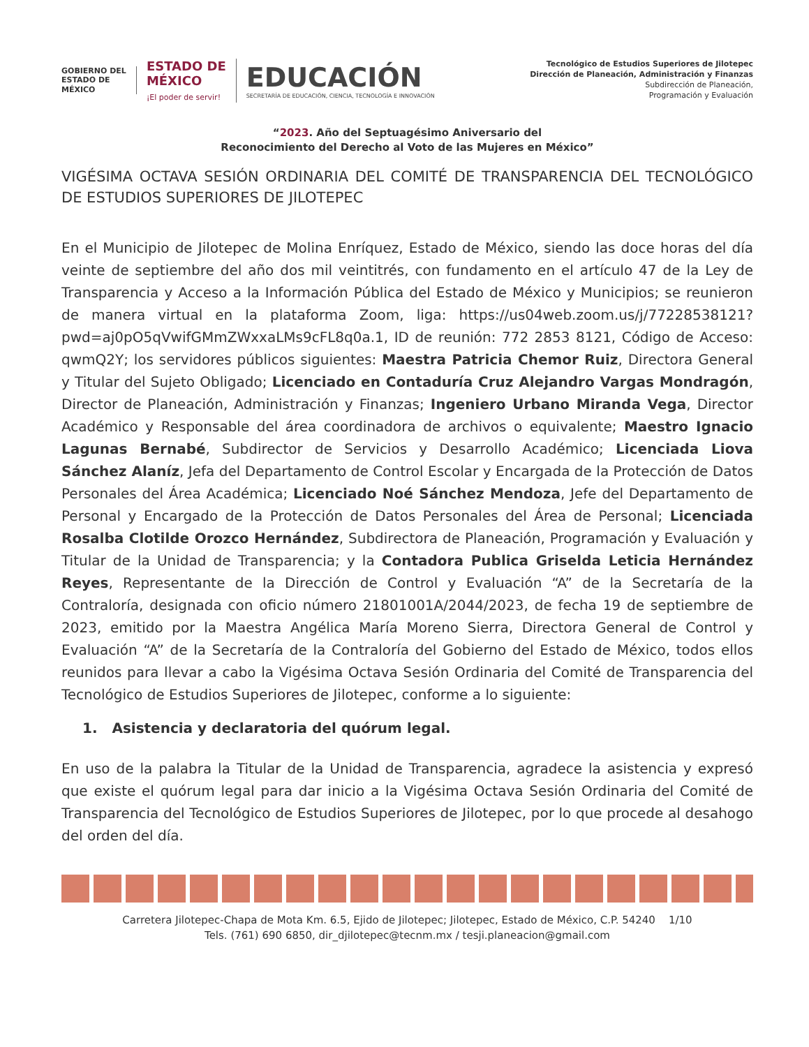GOBIERNO DEL
ESTADO DE
MÉXICO
ESTADO DE
MÉXICO
¡El poder de servir!
EDUCACIÓN
SECRETARÍA DE EDUCACIÓN, CIENCIA, TECNOLOGÍA E INNOVACIÓN
Tecnológico de Estudios Superiores de Jilotepec
Dirección de Planeación, Administración y Finanzas
Subdirección de Planeación,
Programación y Evaluación
“2023. Año del Septuagésimo Aniversario del
Reconocimiento del Derecho al Voto de las Mujeres en México”
VIGÉSIMA OCTAVA SESIÓN ORDINARIA DEL COMITÉ DE TRANSPARENCIA DEL TECNOLÓGICO DE ESTUDIOS SUPERIORES DE JILOTEPEC
En el Municipio de Jilotepec de Molina Enríquez, Estado de México, siendo las doce horas del día veinte de septiembre del año dos mil veintitrés, con fundamento en el artículo 47 de la Ley de Transparencia y Acceso a la Información Pública del Estado de México y Municipios; se reunieron de manera virtual en la plataforma Zoom, liga: https://us04web.zoom.us/j/77228538121?pwd=aj0pO5qVwifGMmZWxxaLMs9cFL8q0a.1, ID de reunión: 772 2853 8121, Código de Acceso: qwmQ2Y; los servidores públicos siguientes: Maestra Patricia Chemor Ruiz, Directora General y Titular del Sujeto Obligado; Licenciado en Contaduría Cruz Alejandro Vargas Mondragón, Director de Planeación, Administración y Finanzas; Ingeniero Urbano Miranda Vega, Director Académico y Responsable del área coordinadora de archivos o equivalente; Maestro Ignacio Lagunas Bernabé, Subdirector de Servicios y Desarrollo Académico; Licenciada Liova Sánchez Alaníz, Jefa del Departamento de Control Escolar y Encargada de la Protección de Datos Personales del Área Académica; Licenciado Noé Sánchez Mendoza, Jefe del Departamento de Personal y Encargado de la Protección de Datos Personales del Área de Personal; Licenciada Rosalba Clotilde Orozco Hernández, Subdirectora de Planeación, Programación y Evaluación y Titular de la Unidad de Transparencia; y la Contadora Publica Griselda Leticia Hernández Reyes, Representante de la Dirección de Control y Evaluación “A” de la Secretaría de la Contraloría, designada con oficio número 21801001A/2044/2023, de fecha 19 de septiembre de 2023, emitido por la Maestra Angélica María Moreno Sierra, Directora General de Control y Evaluación “A” de la Secretaría de la Contraloría del Gobierno del Estado de México, todos ellos reunidos para llevar a cabo la Vigésima Octava Sesión Ordinaria del Comité de Transparencia del Tecnológico de Estudios Superiores de Jilotepec, conforme a lo siguiente:
1. Asistencia y declaratoria del quórum legal.
En uso de la palabra la Titular de la Unidad de Transparencia, agradece la asistencia y expresó que existe el quórum legal para dar inicio a la Vigésima Octava Sesión Ordinaria del Comité de Transparencia del Tecnológico de Estudios Superiores de Jilotepec, por lo que procede al desahogo del orden del día.
Carretera Jilotepec-Chapa de Mota Km. 6.5, Ejido de Jilotepec; Jilotepec, Estado de México, C.P. 54240 1/10
Tels. (761) 690 6850, dir_djilotepec@tecnm.mx / tesji.planeacion@gmail.com